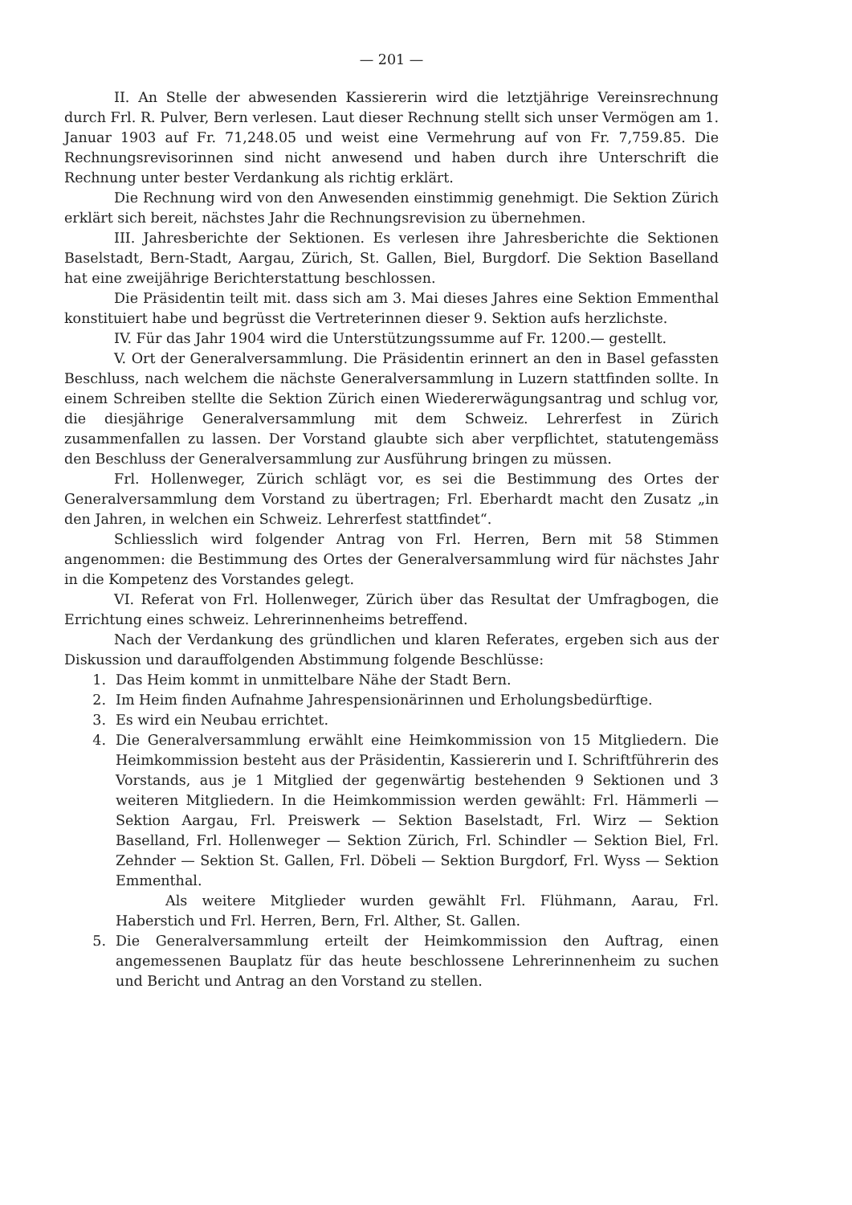— 201 —
II. An Stelle der abwesenden Kassiererin wird die letztjährige Vereinsrechnung durch Frl. R. Pulver, Bern verlesen. Laut dieser Rechnung stellt sich unser Vermögen am 1. Januar 1903 auf Fr. 71,248.05 und weist eine Vermehrung auf von Fr. 7,759.85. Die Rechnungsrevisorinnen sind nicht anwesend und haben durch ihre Unterschrift die Rechnung unter bester Verdankung als richtig erklärt.
Die Rechnung wird von den Anwesenden einstimmig genehmigt. Die Sektion Zürich erklärt sich bereit, nächstes Jahr die Rechnungsrevision zu übernehmen.
III. Jahresberichte der Sektionen. Es verlesen ihre Jahresberichte die Sektionen Baselstadt, Bern-Stadt, Aargau, Zürich, St. Gallen, Biel, Burgdorf. Die Sektion Baselland hat eine zweijährige Berichterstattung beschlossen.
Die Präsidentin teilt mit. dass sich am 3. Mai dieses Jahres eine Sektion Emmenthal konstituiert habe und begrüsst die Vertreterinnen dieser 9. Sektion aufs herzlichste.
IV. Für das Jahr 1904 wird die Unterstützungssumme auf Fr. 1200.— gestellt.
V. Ort der Generalversammlung. Die Präsidentin erinnert an den in Basel gefassten Beschluss, nach welchem die nächste Generalversammlung in Luzern stattfinden sollte. In einem Schreiben stellte die Sektion Zürich einen Wiedererwägungsantrag und schlug vor, die diesjährige Generalversammlung mit dem Schweiz. Lehrerfest in Zürich zusammenfallen zu lassen. Der Vorstand glaubte sich aber verpflichtet, statutengemäss den Beschluss der Generalversammlung zur Ausführung bringen zu müssen.
Frl. Hollenweger, Zürich schlägt vor, es sei die Bestimmung des Ortes der Generalversammlung dem Vorstand zu übertragen; Frl. Eberhardt macht den Zusatz „in den Jahren, in welchen ein Schweiz. Lehrerfest stattfindet“.
Schliesslich wird folgender Antrag von Frl. Herren, Bern mit 58 Stimmen angenommen: die Bestimmung des Ortes der Generalversammlung wird für nächstes Jahr in die Kompetenz des Vorstandes gelegt.
VI. Referat von Frl. Hollenweger, Zürich über das Resultat der Umfragbogen, die Errichtung eines schweiz. Lehrerinnenheims betreffend.
Nach der Verdankung des gründlichen und klaren Referates, ergeben sich aus der Diskussion und darauffolgenden Abstimmung folgende Beschlüsse:
1. Das Heim kommt in unmittelbare Nähe der Stadt Bern.
2. Im Heim finden Aufnahme Jahrespensionärinnen und Erholungsbedürftige.
3. Es wird ein Neubau errichtet.
4. Die Generalversammlung erwählt eine Heimkommission von 15 Mitgliedern. Die Heimkommission besteht aus der Präsidentin, Kassiererin und I. Schriftführerin des Vorstands, aus je 1 Mitglied der gegenwärtig bestehenden 9 Sektionen und 3 weiteren Mitgliedern. In die Heimkommission werden gewählt: Frl. Hämmerli — Sektion Aargau, Frl. Preiswerk — Sektion Baselstadt, Frl. Wirz — Sektion Baselland, Frl. Hollenweger — Sektion Zürich, Frl. Schindler — Sektion Biel, Frl. Zehnder — Sektion St. Gallen, Frl. Döbeli — Sektion Burgdorf, Frl. Wyss — Sektion Emmenthal.
Als weitere Mitglieder wurden gewählt Frl. Flühmann, Aarau, Frl. Haberstich und Frl. Herren, Bern, Frl. Alther, St. Gallen.
5. Die Generalversammlung erteilt der Heimkommission den Auftrag, einen angemessenen Bauplatz für das heute beschlossene Lehrerinnenheim zu suchen und Bericht und Antrag an den Vorstand zu stellen.